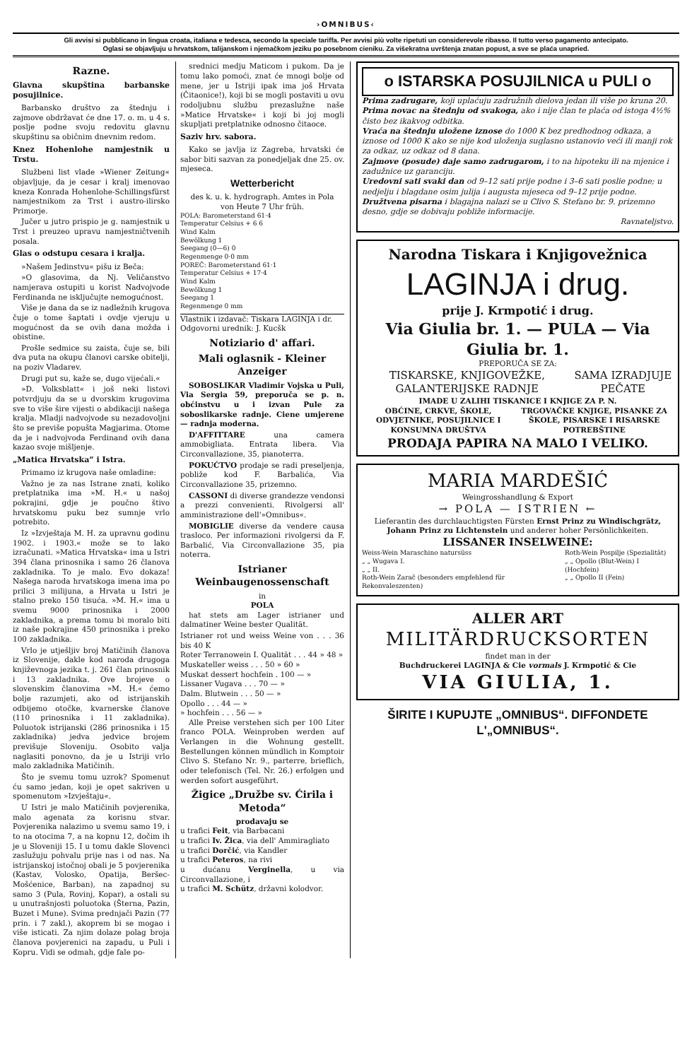›OMNIBUS‹
Gli avvisi si pubblicano in lingua croata, italiana e tedesca, secondo la speciale tariffa. Per avvisi più volte ripetuti un considerevole ribasso. Il tutto verso pagamento antecipato.
Oglasi se objavljuju u hrvatskom, talijanskom i njemačkom jeziku po posebnom cieniku. Za višekratna uvrštenja znatan popust, a sve se plaća unapried.
Razne.
Glavna skupština barbanske posujilnice.
Barbansko društvo za štednju i zajmove obdržavat će dne 17. o. m. u 4 s. poslje podne svoju redovitu glavnu skupštinu sa običnim dnevnim redom.
Knez Hohenlohe namjestnik u Trstu.
Službeni list vlade »Wiener Zeitung« objavljuje, da je cesar i kralj imenovao kneza Konrada Hohenlohe-Schillingsfürst namjestnikom za Trst i austro-ilirsko Primorje.
Jučer u jutro prispio je g. namjestnik u Trst i preuzeo upravu namjestničtvenih posala.
Glas o odstupu cesara i kralja.
»Našem Jedinstvu« pišu iz Beča:
»O glasovima, da Nj. Veličanstvo namjerava ostupiti u korist Nadvojvode Ferdinanda ne isključujte nemogućnost.
Više je dana da se iz nadležnih krugova čuje o tome šaptati i ovdje vjeruju u mogućnost da se ovih dana možda i obistine.
Prošle sedmice su zaista, čuje se, bili dva puta na okupu članovi carske obitelji, na poziv Vladarev.
Drugi put su, kaže se, dugo vijećali.«
»D. Volksblatt« i još neki listovi potvrdjuju da se u dvorskim krugovima sve to više šire vijesti o abdikaciji našega kralja. Mladji nadvojvode su nezadovoljni što se previše popušta Magjarima. Otome da je i nadvojvoda Ferdinand ovih dana kazao svoje mišljenje.
„Matica Hrvatska“ i Istra.
Primamo iz krugova naše omladine:
Važno je za nas Istrane znati, koliko pretplatnika ima »M. H.« u našoj pokrajini, gdje je poučno štivo hrvatskomu puku bez sumnje vrlo potrebito.
Iz »Izvještaja M. H. za upravnu godinu 1902. i 1903.« može se to lako izračunati. »Matica Hrvatska« ima u Istri 394 člana prinosnika i samo 26 članova zakladnika. To je malo. Evo dokaza! Našega naroda hrvatskoga imena ima po prilici 3 milijuna, a Hrvata u Istri je stalno preko 150 tisuća. »M. H.« ima u svemu 9000 prinosnika i 2000 zakladnika, a prema tomu bi moralo biti iz naše pokrajine 450 prinosnika i preko 100 zakladnika.
Vrlo je utješljiv broj Matičinih članova iz Slovenije, dakle kod naroda drugoga književnoga jezika t. j. 261 član prinosnik i 13 zakladnika. Ove brojeve o slovenskim članovima »M. H.« ćemo bolje razumjeti, ako od istrijanskih odbijemo otočke, kvarnerske članove (110 prinosnika i 11 zakladnika). Poluotok istrijanski (286 prinosnika i 15 zakladnika) jedva jedvice brojem previšuje Sloveniju. Osobito valja naglasiti ponovno, da je u Istriji vrlo malo zakladnika Matičinih.
Što je svemu tomu uzrok? Spomenut ću samo jedan, koji je opet sakriven u spomenutom »Izvještaju«.
U Istri je malo Matičinih povjerenika, malo agenata za korisnu stvar. Povjerenika nalazimo u svemu samo 19, i to na otocima 7, a na kopnu 12, dočim ih je u Sloveniji 15. I u tomu dakle Slovenci zaslužuju pohvalu prije nas i od nas. Na istrijanskoj istočnoj obali je 5 povjerenika (Kastav, Volosko, Opatija, Beršec-Mošćenice, Barban), na zapadnoj su samo 3 (Pula, Rovinj, Kopar), a ostali su u unutrašnjosti poluotoka (Šterna, Pazin, Buzet i Mune). Svima prednjači Pazin (77 prin. i 7 zakl.), akoprem bi se mogao i više isticati. Za njim dolaze polag broja članova povjerenici na zapadu, u Puli i Kopru. Vidi se odmah, gdje fale po-
srednici medju Maticom i pukom. Da je tomu lako pomoći, znat će mnogi bolje od mene, jer u Istriji ipak ima još Hrvata (Čitaonice!), koji bi se mogli postaviti u ovu rodoljubnu službu prezaslužne naše »Matice Hrvatske« i koji bi joj mogli skupljati pretplatnike odnosno čitaoce.
Saziv hrv. sabora.
Kako se javlja iz Zagreba, hrvatski će sabor biti sazvan za ponedjeljak dne 25. ov. mjeseca.
Wetterbericht
des k. u. k. hydrograph. Amtes in Pola
von Heute 7 Uhr früh.
POLA: Barometerstand 61·4
Temperatur Celsius + 6 6
Wind Kalm
Bewölkung 1
Seegang (0—6) 0
Regenmenge 0·0 mm
POREČ: Barometerstand 61·1
Temperatur Celsius + 17·4
Wind Kalm
Bewölkung 1
Seegang 1
Regenmenge 0 mm
Vlastnik i izdavač: Tiskara LAGINJA i dr.
Odgovorni urednik: J. Kucšk
Notiziario d' affari.
Mali oglasnik - Kleiner Anzeiger
SOBOSLIKAR Vladimir Vojska u Puli, Via Sergia 59, preporuča se p. n. obćinstvu u i izvan Pule za soboslikarske radnje. Ciene umjerene — radnja moderna.
D'AFFITTARE una camera ammobigliata. Entrata libera. Via Circonvallazione, 35, pianoterra.
POKUĆTVO prodaje se radi preseljenja, pobliže kod F. Barbalića, Via Circonvallazione 35, prizemno.
CASSONI di diverse grandezze vendonsi a prezzi convenienti. Rivolgersi all' amministrazione dell'»Omnibus«.
MOBIGLIE diverse da vendere causa trasloco. Per informazioni rivolgersi da F. Barbalić, Via Circonvallazione 35, pia noterra.
Istrianer Weinbaugenossenschaft
in
POLA
hat stets am Lager istrianer und dalmatiner Weine bester Qualität.
Istrianer rot und weiss Weine von . . . 36 bis 40 K
Roter Terranowein I. Qualität . . . 44 » 48 »
Muskateller weiss . . . 50 » 60 »
Muskat dessert hochfein . 100 — »
Lissaner Vugava . . . 70 — »
Dalm. Blutwein . . . 50 — »
Opollo . . . 44 — »
» hochfein . . . 56 — »
Alle Preise verstehen sich per 100 Liter franco POLA. Weinproben werden auf Verlangen in die Wohnung gestellt. Bestellungen können mündlich in Komptoir Clivo S. Stefano Nr. 9., parterre, brieflich, oder telefonisch (Tel. Nr. 26.) erfolgen und werden sofort ausgeführt.
Žigice „Družbe sv. Ćirila i Metoda“
prodavaju se
u trafici Feit, via Barbacani
u trafici Iv. Žica, via dell' Ammiragliato
u trafici Dorčić, via Kandler
u trafici Peteros, na rivi
u dućanu Verginella, u via Circonvallazione, i
u trafici M. Schütz, državni kolodvor.
o ISTARSKA POSUJILNICA u PULI o
Prima zadrugare, koji uplaćuju zadružnih dielova jedan ili više po kruna 20.
Prima novac na štednju od svakoga, ako i nije član te plaća od istoga 4½% čisto bez ikakvog odbitka.
Vraća na štednju uložene iznose do 1000 K bez predhodnog odkaza, a iznose od 1000 K ako se nije kod uloženja suglasno ustanovio veći ili manji rok za odkaz, uz odkaz od 8 dana.
Zajmove (posude) daje samo zadrugarom, i to na hipoteku ili na mjenice i zadužnice uz garanciju.
Uredovni sati svaki dan od 9–12 sati prije podne i 3–6 sati poslie podne; u nedjelju i blagdane osim julija i augusta mjeseca od 9–12 prije podne.
Družtvena pisarna i blagajna nalazi se u Clivo S. Stefano br. 9. prizemno desno, gdje se dobivaju pobliže informacije.
Ravnateljstvo.
Narodna Tiskara i Knjigovežnica
LAGINJA i drug.
prije J. Krmpotić i drug.
Via Giulia br. 1. — PULA — Via Giulia br. 1.
PREPORUČA SE ZA:
TISKARSKE, KNJIGOVEŽKE, GALANTERIJSKE RADNJE
SAMA IZRADJUJE PEČATE
IMADE U ZALIHI TISKANICE I KNJIGE ZA P. N.
OBĆINE, CRKVE, ŠKOLE, ODVJETNIKE, POSUJILNICE I KONSUMNA DRUŠTVA
TRGOVAČKE KNJIGE, PISANKE ZA ŠKOLE, PISARSKE I RISARSKE POTREBŠTINE
PRODAJA PAPIRA NA MALO I VELIKO.
MARIA MARDEŠIĆ
Weingrosshandlung & Export
→ POLA — ISTRIEN ←
Lieferantin des durchlauchtigsten Fürsten Ernst Prinz zu Windischgrätz, Johann Prinz zu Lichtenstein und anderer hoher Persönlichkeiten.
LISSANER INSELWEINE:
Weiss-Wein Maraschino natursüss
„ „ Wugava I.
„ „ II.
Roth-Wein Zarač (besonders empfehlend für Rekonvaleszenten)
Roth-Wein Pospilje (Spezialität)
„ „ Opollo (Blut-Wein) I (Hochfein)
„ „ Opollo II (Fein)
ALLER ART
MILITÄRDRUCKSORTEN
findet man in der
Buchdruckerei LAGINJA & Cie vormals J. Krmpotić & Cie
VIA GIULIA, 1.
ŠIRITE I KUPUJTE „OMNIBUS“. DIFFONDETE L'„OMNIBUS“.